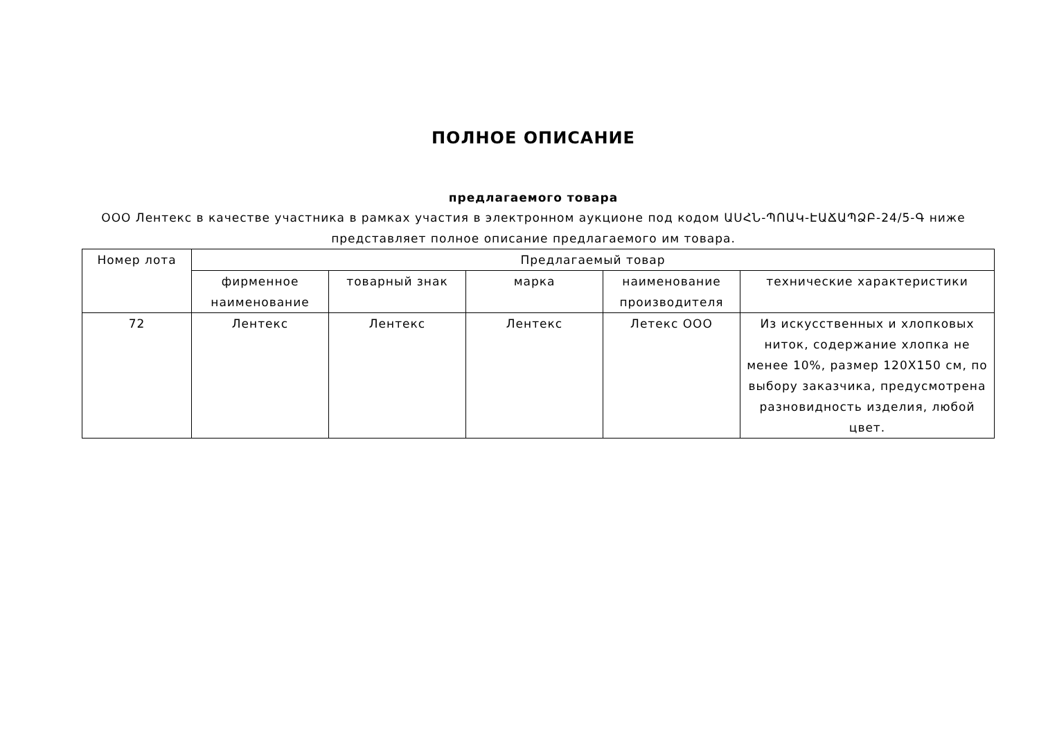ПОЛНОЕ ОПИСАНИЕ
предлагаемого товара
ООО Лентекс в качестве участника в рамках участия в электронном аукционе под кодом ԱՍՀՆ-ՊՈԱԿ-ԷԱՃԱՊՁԲ-24/5-Գ ниже представляет полное описание предлагаемого им товара.
| Номер лота | Предлагаемый товар | | | | |
| --- | --- | --- | --- | --- | --- |
| | фирменное наименование | товарный знак | марка | наименование производителя | технические характеристики |
| 72 | Лентекс | Лентекс | Лентекс | Летекс ООО | Из искусственных и хлопковых ниток, содержание хлопка не менее 10%, размер 120X150 см, по выбору заказчика, предусмотрена разновидность изделия, любой цвет. |